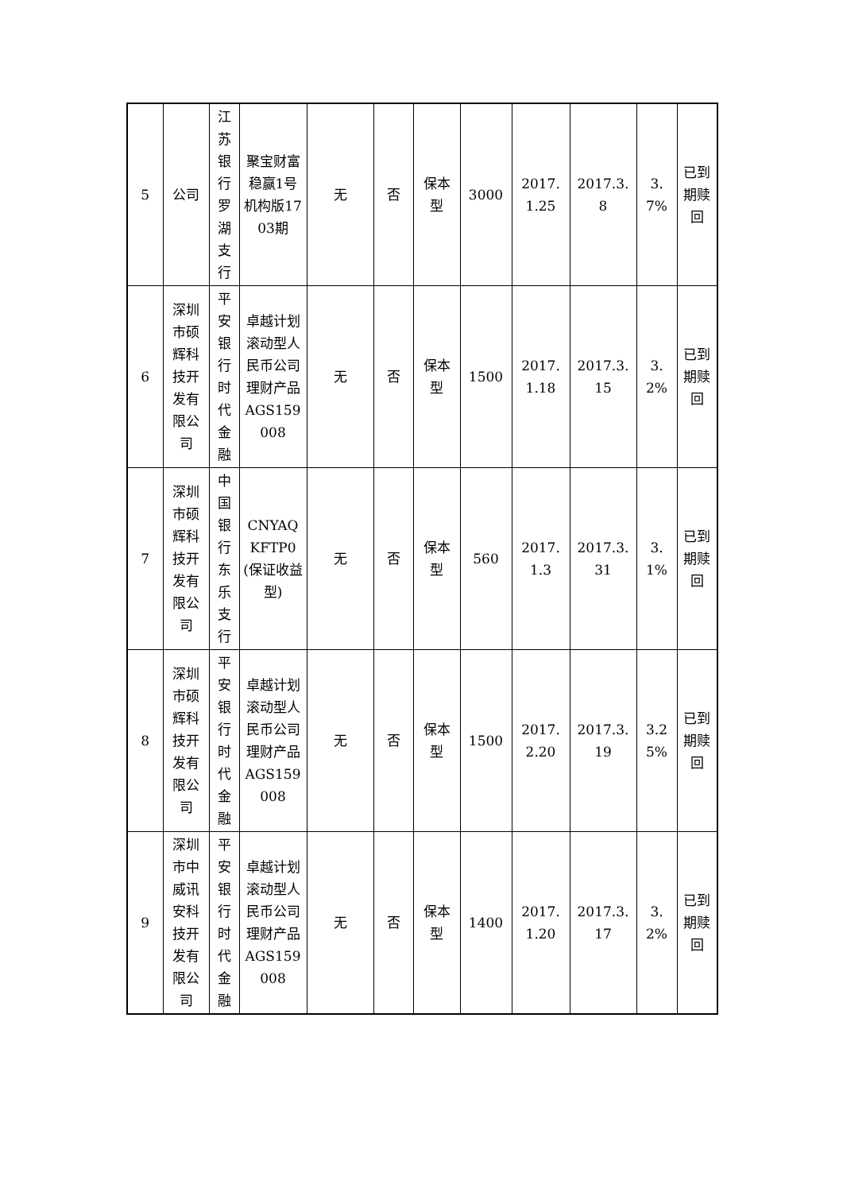| 5 | 公司 | 江苏银行罗湖支行 | 聚宝财富稳赢1号机构版1703期 | 无 | 否 | 保本型 | 3000 | 2017.1.25 | 2017.3.8 | 3.7% | 已到期赎回 |
| 6 | 深圳市硕辉科技开发有限公司 | 平安银行时代金融 | 卓越计划滚动型人民币公司理财产品AGS159008 | 无 | 否 | 保本型 | 1500 | 2017.1.18 | 2017.3.15 | 3.2% | 已到期赎回 |
| 7 | 深圳市硕辉科技开发有限公司 | 中国银行东乐支行 | CNYAQKFTP0(保证收益型) | 无 | 否 | 保本型 | 560 | 2017.1.3 | 2017.3.31 | 3.1% | 已到期赎回 |
| 8 | 深圳市硕辉科技开发有限公司 | 平安银行时代金融 | 卓越计划滚动型人民币公司理财产品AGS159008 | 无 | 否 | 保本型 | 1500 | 2017.2.20 | 2017.3.19 | 3.25% | 已到期赎回 |
| 9 | 深圳市中威讯安科技开发有限公司 | 平安银行时代金融 | 卓越计划滚动型人民币公司理财产品AGS159008 | 无 | 否 | 保本型 | 1400 | 2017.1.20 | 2017.3.17 | 3.2% | 已到期赎回 |